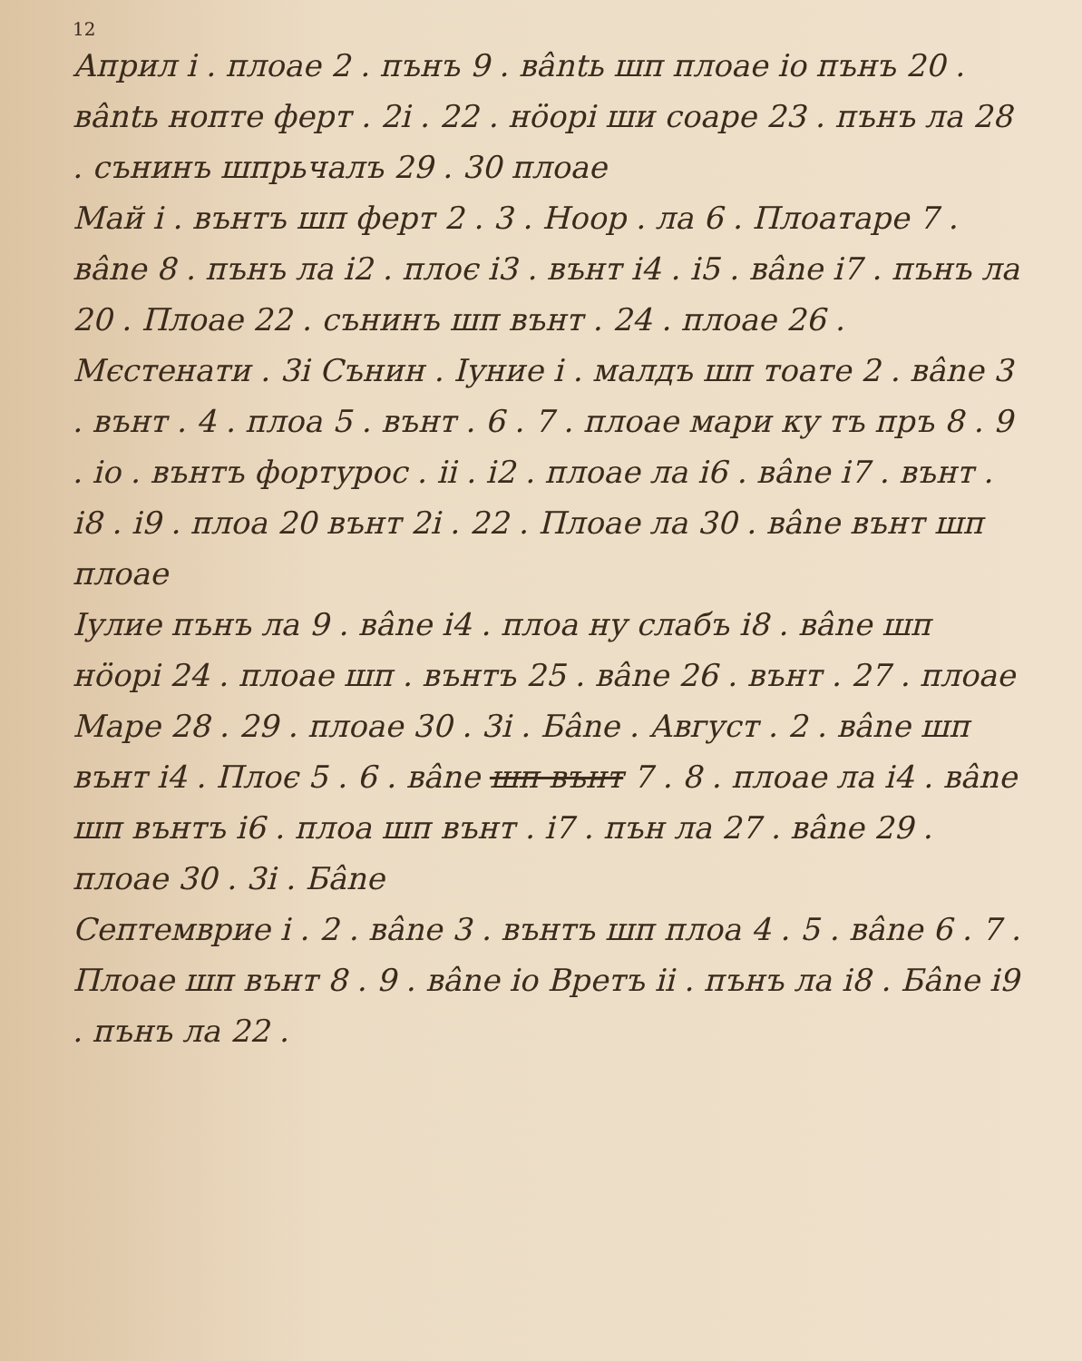12
Април і . плоае 2 . пънъ 9 . вântь шп плоае іо пънъ 20 . вântь нопте ферт . 2і . 22 . нöорі ши соаре 23 . пънъ ла 28 . сънинъ шпрьчалъ 29 . 30 плоае
Май і . вънтъ шп ферт 2 . 3 . Ноор . ла 6 . Плоатаре 7 . вânе 8 . пънъ ла і2 . плоє і3 . вънт і4 . і5 . вânе і7 . пънъ ла 20 . Плоае 22 . сънинъ шп вънт . 24 . плоае 26 . Мєстенати . 3і Сънин . Іуние і . малдъ шп тоате 2 . вânе 3 . вънт . 4 . плоа 5 . вънт . 6 . 7 . плоае мари ку тъ пръ 8 . 9 . іо . вънтъ фортурос . іі . і2 . плоае ла і6 . вânе і7 . вънт . і8 . і9 . плоа 20 вънт 2і . 22 . Плоае ла 30 . вânе вънт шп плоае
Іулие пънъ ла 9 . вânе і4 . плоа ну слабъ і8 . вânе шп нöорі 24 . плоае шп . вънтъ 25 . вânе 26 . вънт . 27 . плоае Маре 28 . 29 . плоае 30 . 3і . Бânе . Август . 2 . вânе шп вънт і4 . Плоє 5 . 6 . вânе шп вънт 7 . 8 . плоае ла і4 . вânе шп вънтъ і6 . плоа шп вънт . і7 . пън ла 27 . вânе 29 . плоае 30 . 3і . Бânе
Септемврие і . 2 . вânе 3 . вънтъ шп плоа 4 . 5 . вânе 6 . 7 . Плоае шп вънт 8 . 9 . вânе іо Вретъ іі . пънъ ла і8 . Бânе і9 . пънъ ла 22 .